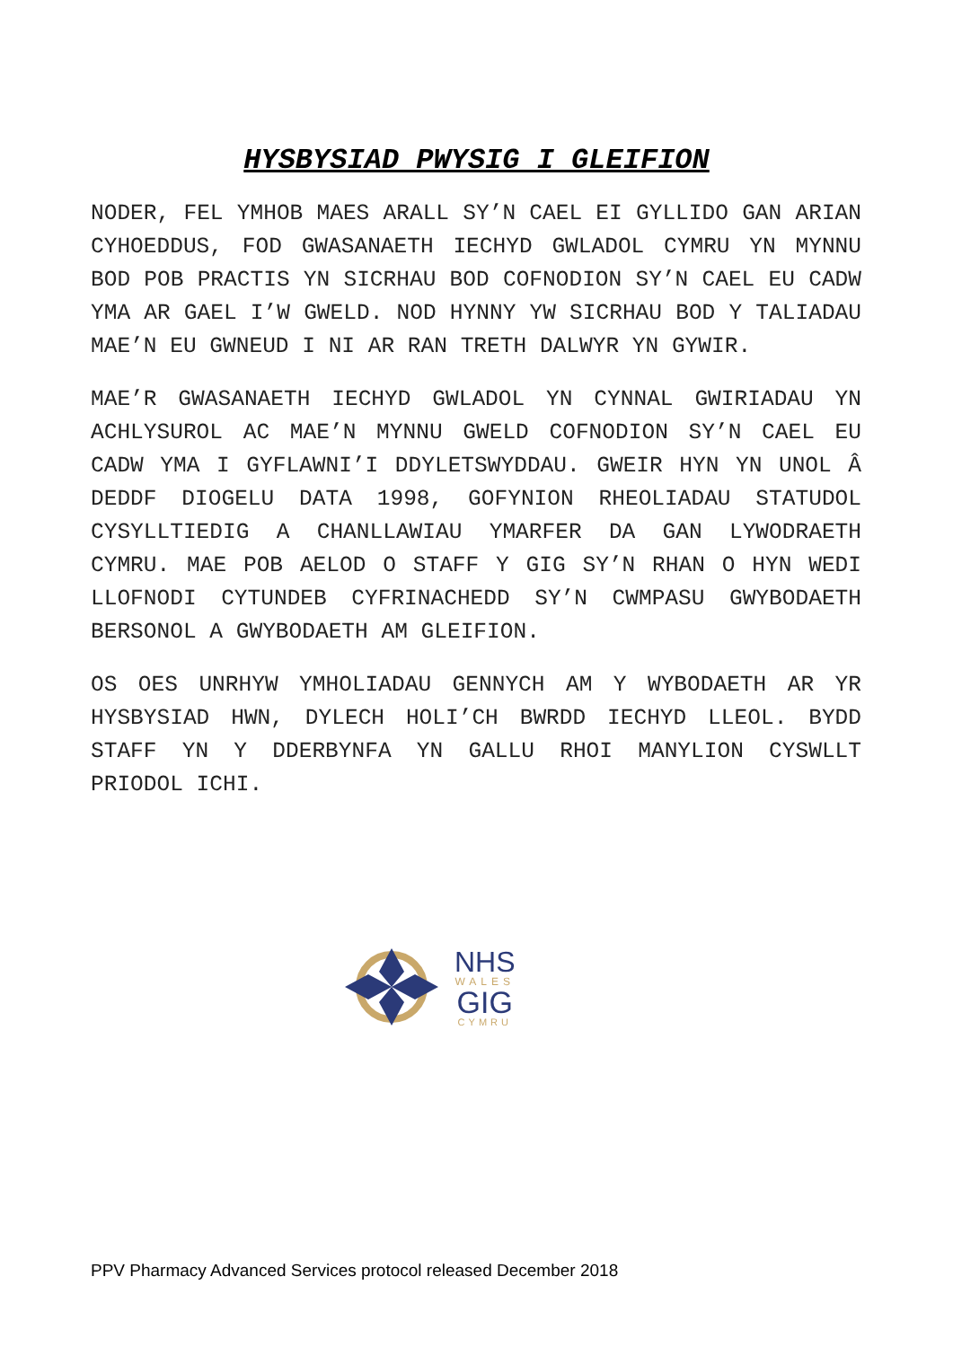HYSBYSIAD PWYSIG I GLEIFION
NODER, FEL YMHOB MAES ARALL SY’N CAEL EI GYLLIDO GAN ARIAN CYHOEDDUS, FOD GWASANAETH IECHYD GWLADOL CYMRU YN MYNNU BOD POB PRACTIS YN SICRHAU BOD COFNODION SY’N CAEL EU CADW YMA AR GAEL I’W GWELD. NOD HYNNY YW SICRHAU BOD Y TALIADAU MAE’N EU GWNEUD I NI AR RAN TRETH DALWYR YN GYWIR.
MAE’R GWASANAETH IECHYD GWLADOL YN CYNNAL GWIRIADAU YN ACHLYSUROL AC MAE’N MYNNU GWELD COFNODION SY’N CAEL EU CADW YMA I GYFLAWNI’I DDYLETSWYDDAU. GWEIR HYN YN UNOL Â DEDDF DIOGELU DATA 1998, GOFYNION RHEOLIADAU STATUDOL CYSYLLTIEDIG A CHANLLAWIAU YMARFER DA GAN LYWODRAETH CYMRU. MAE POB AELOD O STAFF Y GIG SY’N RHAN O HYN WEDI LLOFNODI CYTUNDEB CYFRINACHEDD SY’N CWMPASU GWYBODAETH BERSONOL A GWYBODAETH AM GLEIFION.
OS OES UNRHYW YMHOLIADAU GENNYCH AM Y WYBODAETH AR YR HYSBYSIAD HWN, DYLECH HOLI’CH BWRDD IECHYD LLEOL. BYDD STAFF YN Y DDERBYNFA YN GALLU RHOI MANYLION CYSWLLT PRIODOL ICHI.
NHS
WALES
GIG
CYMRU
PPV Pharmacy Advanced Services protocol released December 2018